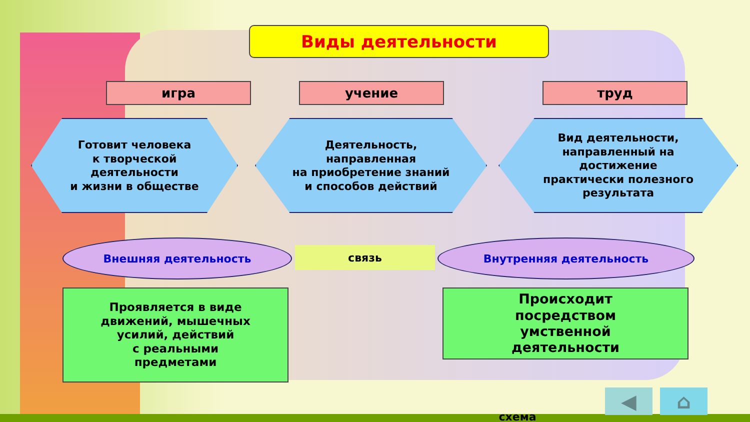Виды деятельности
игра учение труд
Готовит человека
к творческой
деятельности
и жизни в обществе
Деятельность,
направленная
на приобретение знаний
и способов действий
Вид деятельности,
направленный на
достижение
практически полезного
результата
Внешняя деятельность
связь
Внутренняя деятельность
Проявляется в виде
движений, мышечных
усилий, действий
с реальными
предметами
Происходит
посредством
умственной
деятельности
◀ ⌂
схема